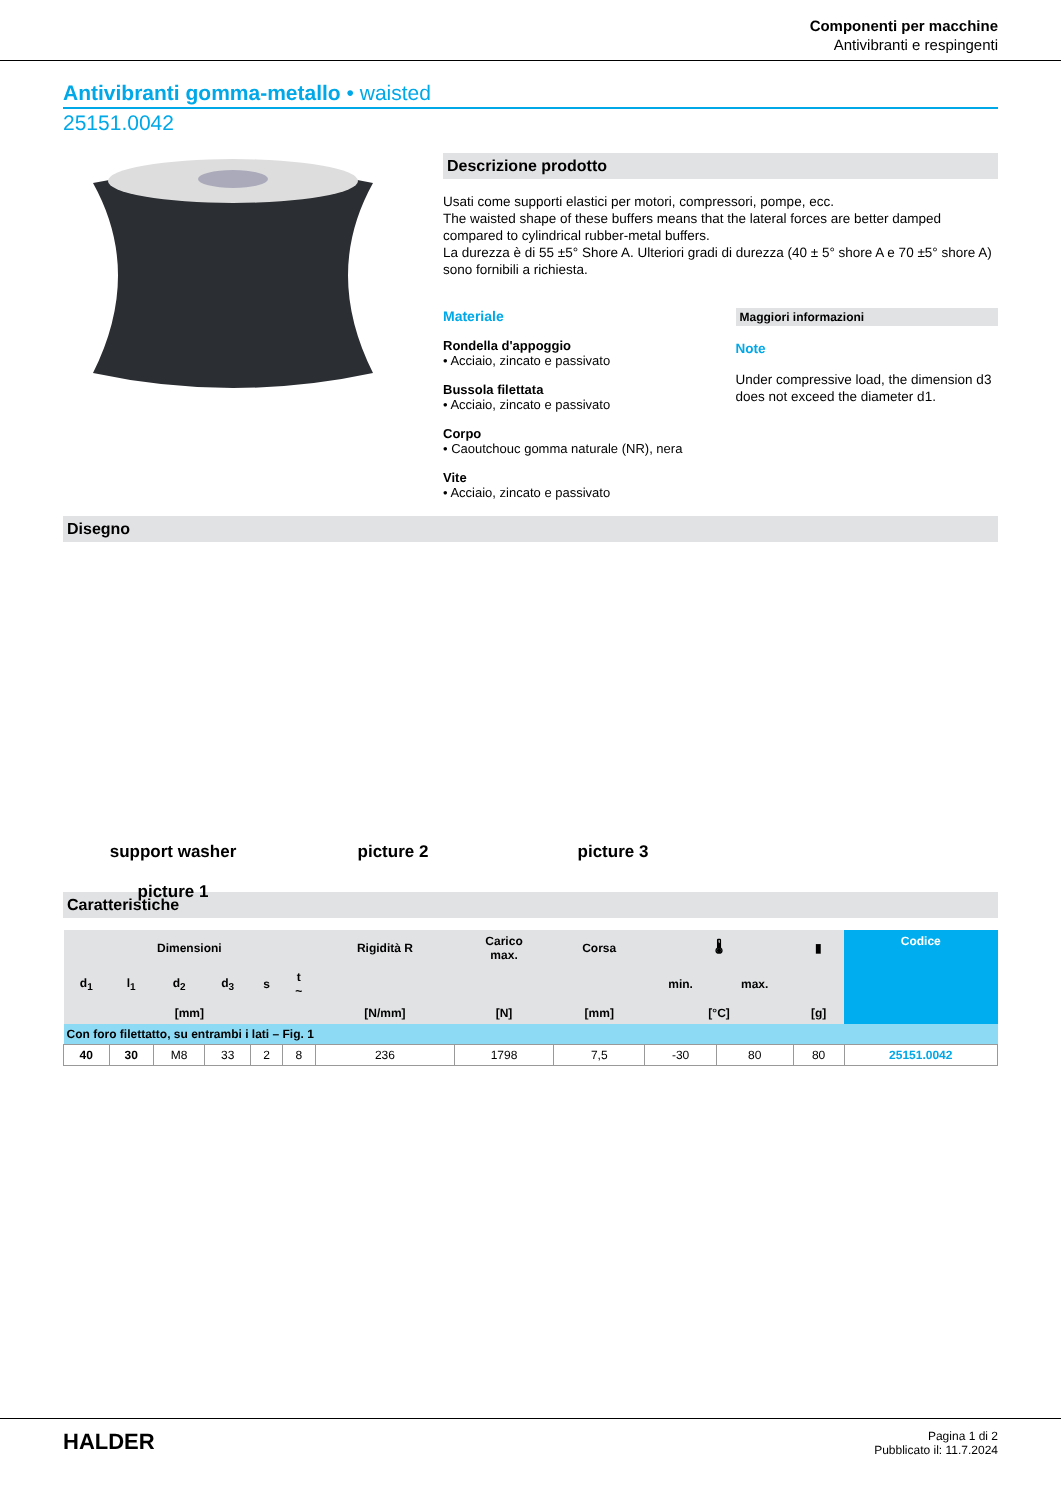Componenti per macchine
Antivibranti e respingenti
Antivibranti gomma-metallo • waisted
25151.0042
Descrizione prodotto
Usati come supporti elastici per motori, compressori, pompe, ecc.
The waisted shape of these buffers means that the lateral forces are better damped compared to cylindrical rubber-metal buffers.
La durezza è di 55 ±5° Shore A. Ulteriori gradi di durezza (40 ± 5° shore A e 70 ±5° shore A) sono fornibili a richiesta.
Materiale
Rondella d'appoggio
• Acciaio, zincato e passivato
Bussola filettata
• Acciaio, zincato e passivato
Corpo
• Caoutchouc gomma naturale (NR), nera
Vite
• Acciaio, zincato e passivato
Maggiori informazioni
Note
Under compressive load, the dimension d3 does not exceed the diameter d1.
Disegno
support washer
picture 1
picture 2 picture 3
Caratteristiche
| Dimensioni | | | | | | Rigidità R | Carico max. | Corsa | 🌡 | | ▮ | Codice |
| --- | --- | --- | --- | --- | --- | --- | --- | --- | --- | --- | --- | --- |
| d<sub>1</sub> | l<sub>1</sub> | d<sub>2</sub> | d<sub>3</sub> | s | t ~ | | | | min. | max. | | |
| [mm] | | | | | | [N/mm] | [N] | [mm] | [°C] | | [g] | |
| Con foro filettatto, su entrambi i lati – Fig. 1 | | | | | | | | | | | | |
| 40 | 30 | M8 | 33 | 2 | 8 | 236 | 1798 | 7,5 | -30 | 80 | 80 | 25151.0042 |
HALDER
Pagina 1 di 2
Pubblicato il: 11.7.2024